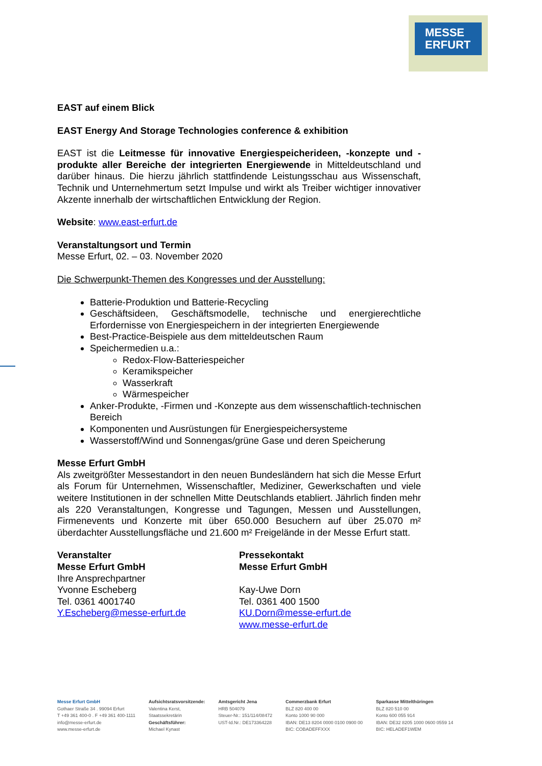MESSE
ERFURT
EAST auf einem Blick
EAST Energy And Storage Technologies conference & exhibition
EAST ist die Leitmesse für innovative Energiespeicherideen, -konzepte und -produkte aller Bereiche der integrierten Energiewende in Mitteldeutschland und darüber hinaus. Die hierzu jährlich stattfindende Leistungsschau aus Wissenschaft, Technik und Unternehmertum setzt Impulse und wirkt als Treiber wichtiger innovativer Akzente innerhalb der wirtschaftlichen Entwicklung der Region.
Website: www.east-erfurt.de
Veranstaltungsort und Termin
Messe Erfurt, 02. – 03. November 2020
Die Schwerpunkt-Themen des Kongresses und der Ausstellung:
Batterie-Produktion und Batterie-Recycling
Geschäftsideen, Geschäftsmodelle, technische und energierechtliche Erfordernisse von Energiespeichern in der integrierten Energiewende
Best-Practice-Beispiele aus dem mitteldeutschen Raum
Speichermedien u.a.:
Redox-Flow-Batteriespeicher
Keramikspeicher
Wasserkraft
Wärmespeicher
Anker-Produkte, -Firmen und -Konzepte aus dem wissenschaftlich-technischen Bereich
Komponenten und Ausrüstungen für Energiespeichersysteme
Wasserstoff/Wind und Sonnengas/grüne Gase und deren Speicherung
Messe Erfurt GmbH
Als zweitgrößter Messestandort in den neuen Bundesländern hat sich die Messe Erfurt als Forum für Unternehmen, Wissenschaftler, Mediziner, Gewerkschaften und viele weitere Institutionen in der schnellen Mitte Deutschlands etabliert. Jährlich finden mehr als 220 Veranstaltungen, Kongresse und Tagungen, Messen und Ausstellungen, Firmenevents und Konzerte mit über 650.000 Besuchern auf über 25.070 m² überdachter Ausstellungsfläche und 21.600 m² Freigelände in der Messe Erfurt statt.
Veranstalter
Messe Erfurt GmbH
Ihre Ansprechpartner
Yvonne Escheberg
Tel. 0361 4001740
Y.Escheberg@messe-erfurt.de
Pressekontakt
Messe Erfurt GmbH
Kay-Uwe Dorn
Tel. 0361 400 1500
KU.Dorn@messe-erfurt.de
www.messe-erfurt.de
Messe Erfurt GmbH
Gothaer Straße 34 . 99094 Erfurt
T +49 361 400-0 . F +49 361 400-1111
info@messe-erfurt.de
www.messe-erfurt.de
Aufsichtsratsvorsitzende:
Valentina Kerst,
Staatssekretärin
Geschäftsführer:
Michael Kynast
Amtsgericht Jena
HRB 504079
Steuer-Nr.: 151/114/08472
UST-Id.Nr.: DE173364228
Commerzbank Erfurt
BLZ 820 400 00
Konto 1000 90 000
IBAN: DE13 8204 0000 0100 0900 00
BIC: COBADEFFXXX
Sparkasse Mittelthüringen
BLZ 820 510 00
Konto 600 055 914
IBAN: DE32 8205 1000 0600 0559 14
BIC: HELADEF1WEM